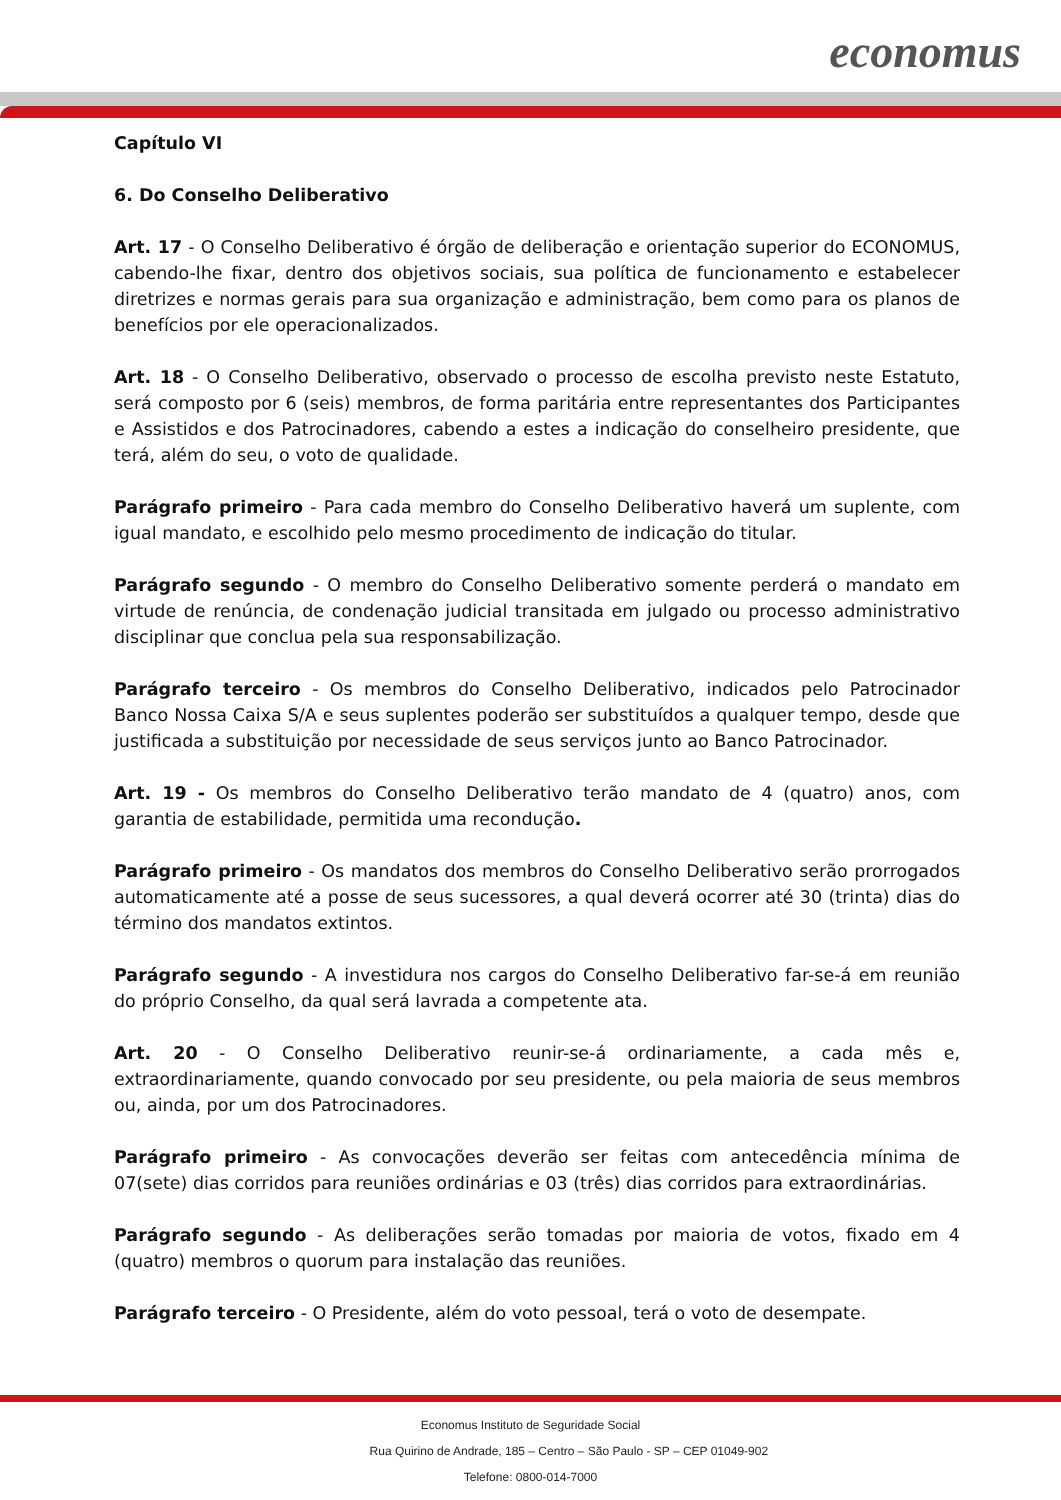economus
Capítulo VI
6. Do Conselho Deliberativo
Art. 17 - O Conselho Deliberativo é órgão de deliberação e orientação superior do ECONOMUS, cabendo-lhe fixar, dentro dos objetivos sociais, sua política de funcionamento e estabelecer diretrizes e normas gerais para sua organização e administração, bem como para os planos de benefícios por ele operacionalizados.
Art. 18 - O Conselho Deliberativo, observado o processo de escolha previsto neste Estatuto, será composto por 6 (seis) membros, de forma paritária entre representantes dos Participantes e Assistidos e dos Patrocinadores, cabendo a estes a indicação do conselheiro presidente, que terá, além do seu, o voto de qualidade.
Parágrafo primeiro - Para cada membro do Conselho Deliberativo haverá um suplente, com igual mandato, e escolhido pelo mesmo procedimento de indicação do titular.
Parágrafo segundo - O membro do Conselho Deliberativo somente perderá o mandato em virtude de renúncia, de condenação judicial transitada em julgado ou processo administrativo disciplinar que conclua pela sua responsabilização.
Parágrafo terceiro - Os membros do Conselho Deliberativo, indicados pelo Patrocinador Banco Nossa Caixa S/A e seus suplentes poderão ser substituídos a qualquer tempo, desde que justificada a substituição por necessidade de seus serviços junto ao Banco Patrocinador.
Art. 19 - Os membros do Conselho Deliberativo terão mandato de 4 (quatro) anos, com garantia de estabilidade, permitida uma recondução.
Parágrafo primeiro - Os mandatos dos membros do Conselho Deliberativo serão prorrogados automaticamente até a posse de seus sucessores, a qual deverá ocorrer até 30 (trinta) dias do término dos mandatos extintos.
Parágrafo segundo - A investidura nos cargos do Conselho Deliberativo far-se-á em reunião do próprio Conselho, da qual será lavrada a competente ata.
Art. 20 - O Conselho Deliberativo reunir-se-á ordinariamente, a cada mês e, extraordinariamente, quando convocado por seu presidente, ou pela maioria de seus membros ou, ainda, por um dos Patrocinadores.
Parágrafo primeiro - As convocações deverão ser feitas com antecedência mínima de 07(sete) dias corridos para reuniões ordinárias e 03 (três) dias corridos para extraordinárias.
Parágrafo segundo - As deliberações serão tomadas por maioria de votos, fixado em 4 (quatro) membros o quorum para instalação das reuniões.
Parágrafo terceiro - O Presidente, além do voto pessoal, terá o voto de desempate.
Economus Instituto de Seguridade Social
Rua Quirino de Andrade, 185 – Centro – São Paulo - SP – CEP 01049-902
Telefone: 0800-014-7000